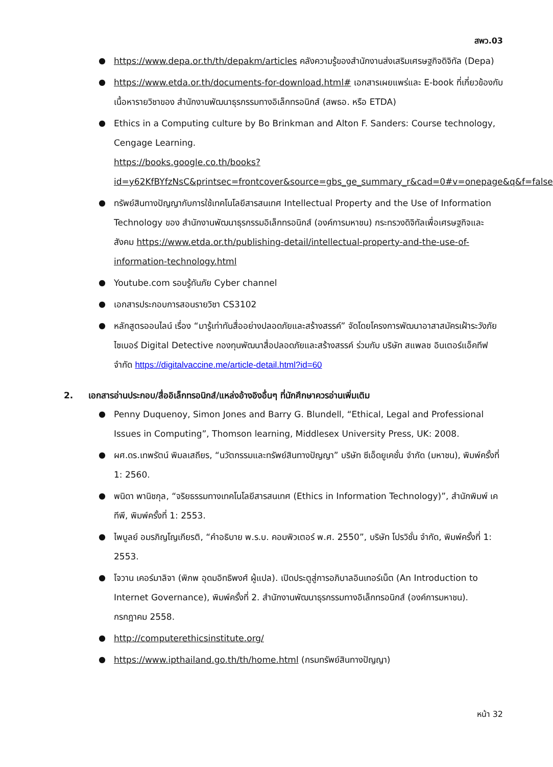สพว.03
● https://www.depa.or.th/th/depakm/articles คลังความรู้ของสำนักงานส่งเสริมเศรษฐกิจดิจิทัล (Depa)
● https://www.etda.or.th/documents-for-download.html# เอกสารเผยแพร่และ E-book ที่เกี่ยวข้องกับเนื้อหารายวิชาของ สำนักงานพัฒนาธุรกรรมทางอิเล็กทรอนิกส์ (สพธอ. หรือ ETDA)
● Ethics in a Computing culture by Bo Brinkman and Alton F. Sanders: Course technology, Cengage Learning.
https://books.google.co.th/books?id=y62KfBYfzNsC&printsec=frontcover&source=gbs_ge_summary_r&cad=0#v=onepage&q&f=false
● ทรัพย์สินทางปัญญากับการใช้เทคโนโลยีสารสนเทศ Intellectual Property and the Use of Information Technology ของ สำนักงานพัฒนาธุรกรรมอิเล็กทรอนิกส์ (องค์การมหาชน) กระทรวงดิจิทัลเพื่อเศรษฐกิจและสังคม https://www.etda.or.th/publishing-detail/intellectual-property-and-the-use-of-information-technology.html
● Youtube.com รอบรู้ทันภัย Cyber channel
● เอกสารประกอบการสอนรายวิชา CS3102
● หลักสูตรออนไลน์ เรื่อง “มารู้เท่าทันสื่ออย่างปลอดภัยและสร้างสรรค์” จัดโดยโครงการพัฒนาอาสาสมัครเฝ้าระวังภัยไซเบอร์ Digital Detective กองทุนพัฒนาสื่อปลอดภัยและสร้างสรรค์ ร่วมกับ บริษัท สแพลช อินเตอร์แอ็คทีฟ จำกัด https://digitalvaccine.me/article-detail.html?id=60
2. เอกสารอ่านประกอบ/สื่ออิเล็กทรอนิกส์/แหล่งอ้างอิงอื่นๆ ที่นักศึกษาควรอ่านเพิ่มเติม
● Penny Duquenoy, Simon Jones and Barry G. Blundell, “Ethical, Legal and Professional Issues in Computing”, Thomson learning, Middlesex University Press, UK: 2008.
● ผศ.ดร.เทพรัตน์ พิมลเสถียร, “นวัตกรรมและทรัพย์สินทางปัญญา” บริษัท ซีเอ็ดยูเคชั่น จำกัด (มหาชน), พิมพ์ครั้งที่ 1: 2560.
● พนิดา พานิชกุล, “จริยธรรมทางเทคโนโลยีสารสนเทศ (Ethics in Information Technology)”, สำนักพิมพ์ เคทีพี, พิมพ์ครั้งที่ 1: 2553.
● ไพบูลย์ อมรภิญโญเกียรติ, “คำอธิบาย พ.ร.บ. คอมพิวเตอร์ พ.ศ. 2550”, บริษัท โปรวิชั่น จำกัด, พิมพ์ครั้งที่ 1: 2553.
● โจวาน เคอร์มาลิจา (พิภพ อุดมอิทธิพงศ์ ผู้แปล). เปิดประตูสู่การอภิบาลอินเทอร์เน็ต (An Introduction to Internet Governance), พิมพ์ครั้งที่ 2. สำนักงานพัฒนาธุรกรรมทางอิเล็กทรอนิกส์ (องค์การมหาชน). กรกฎาคม 2558.
● http://computerethicsinstitute.org/
● https://www.ipthailand.go.th/th/home.html (กรมทรัพย์สินทางปัญญา)
หน้า 32